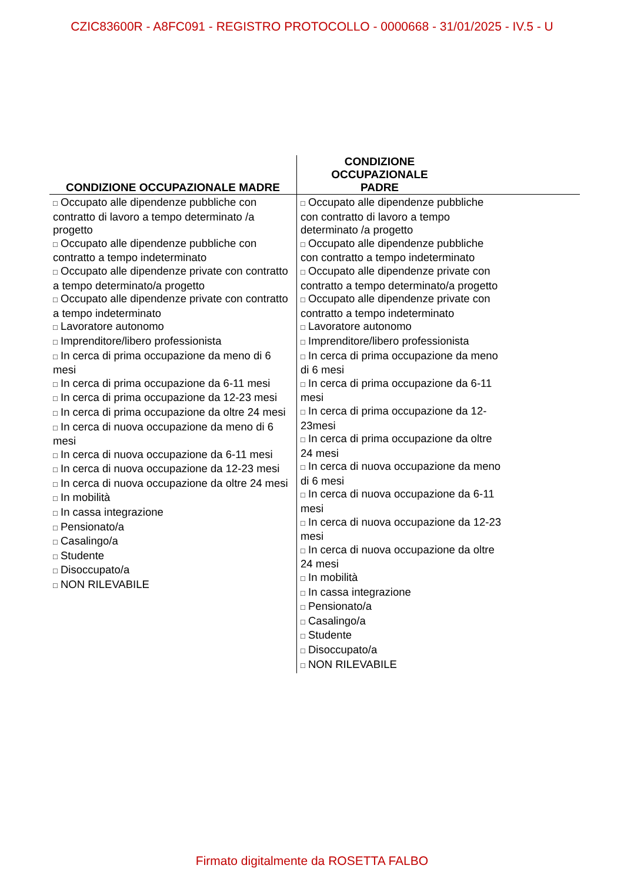CZIC83600R - A8FC091 - REGISTRO PROTOCOLLO - 0000668 - 31/01/2025 - IV.5 - U
| CONDIZIONE OCCUPAZIONALE MADRE | CONDIZIONE OCCUPAZIONALE PADRE |
| --- | --- |
| □ Occupato alle dipendenze pubbliche con contratto di lavoro a tempo determinato /a progetto □ Occupato alle dipendenze pubbliche con contratto a tempo indeterminato □ Occupato alle dipendenze private con contratto a tempo determinato/a progetto □ Occupato alle dipendenze private con contratto a tempo indeterminato □ Lavoratore autonomo □ Imprenditore/libero professionista □ In cerca di prima occupazione da meno di 6 mesi □ In cerca di prima occupazione da 6-11 mesi □ In cerca di prima occupazione da 12-23 mesi □ In cerca di prima occupazione da oltre 24 mesi □ In cerca di nuova occupazione da meno di 6 mesi □ In cerca di nuova occupazione da 6-11 mesi □ In cerca di nuova occupazione da 12-23 mesi □ In cerca di nuova occupazione da oltre 24 mesi □ In mobilità □ In cassa integrazione □ Pensionato/a □ Casalingo/a □ Studente □ Disoccupato/a □ NON RILEVABILE | □ Occupato alle dipendenze pubbliche con contratto di lavoro a tempo determinato /a progetto □ Occupato alle dipendenze pubbliche con contratto a tempo indeterminato □ Occupato alle dipendenze private con contratto a tempo determinato/a progetto □ Occupato alle dipendenze private con contratto a tempo indeterminato □ Lavoratore autonomo □ Imprenditore/libero professionista □ In cerca di prima occupazione da meno di 6 mesi □ In cerca di prima occupazione da 6-11 mesi □ In cerca di prima occupazione da 12-23mesi □ In cerca di prima occupazione da oltre 24 mesi □ In cerca di nuova occupazione da meno di 6 mesi □ In cerca di nuova occupazione da 6-11 mesi □ In cerca di nuova occupazione da 12-23 mesi □ In cerca di nuova occupazione da oltre 24 mesi □ In mobilità □ In cassa integrazione □ Pensionato/a □ Casalingo/a □ Studente □ Disoccupato/a □ NON RILEVABILE |
Firmato digitalmente da ROSETTA FALBO